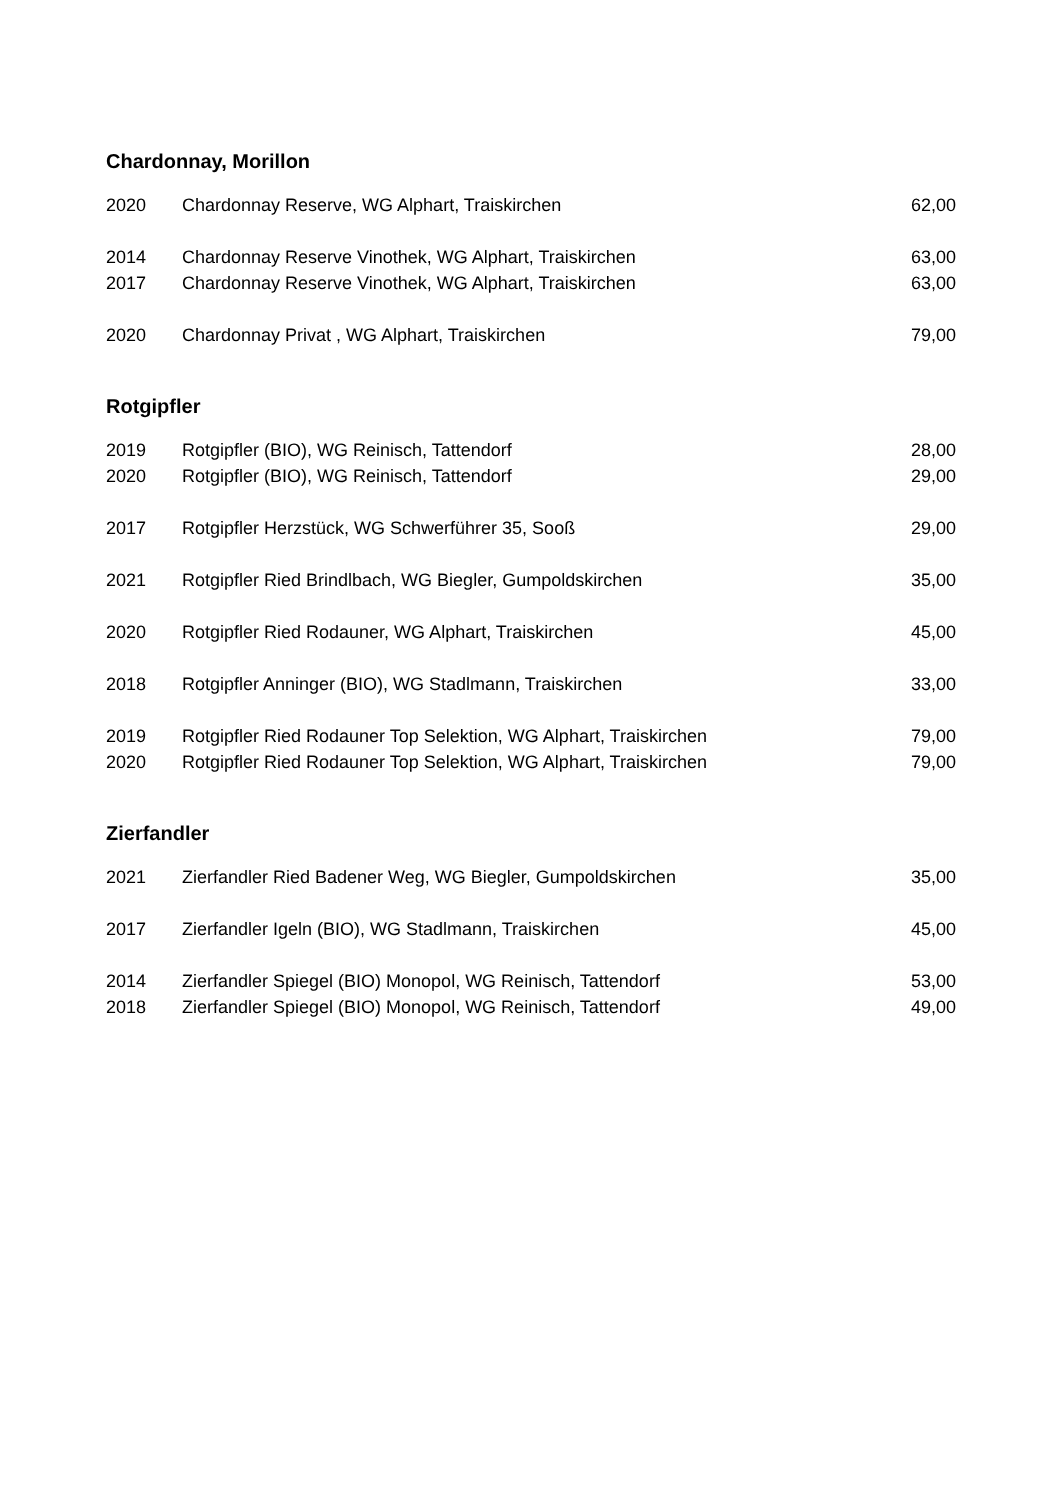Chardonnay, Morillon
| 2020 | Chardonnay Reserve, WG Alphart, Traiskirchen | 62,00 |
| 2014 | Chardonnay Reserve Vinothek, WG Alphart, Traiskirchen | 63,00 |
| 2017 | Chardonnay Reserve Vinothek, WG Alphart, Traiskirchen | 63,00 |
| 2020 | Chardonnay Privat , WG Alphart, Traiskirchen | 79,00 |
Rotgipfler
| 2019 | Rotgipfler (BIO), WG Reinisch, Tattendorf | 28,00 |
| 2020 | Rotgipfler (BIO), WG Reinisch, Tattendorf | 29,00 |
| 2017 | Rotgipfler Herzstück, WG Schwerführer 35, Sooß | 29,00 |
| 2021 | Rotgipfler Ried Brindlbach, WG Biegler, Gumpoldskirchen | 35,00 |
| 2020 | Rotgipfler Ried Rodauner, WG Alphart, Traiskirchen | 45,00 |
| 2018 | Rotgipfler Anninger (BIO), WG Stadlmann, Traiskirchen | 33,00 |
| 2019 | Rotgipfler Ried Rodauner Top Selektion, WG Alphart, Traiskirchen | 79,00 |
| 2020 | Rotgipfler Ried Rodauner Top Selektion, WG Alphart, Traiskirchen | 79,00 |
Zierfandler
| 2021 | Zierfandler Ried Badener Weg, WG Biegler, Gumpoldskirchen | 35,00 |
| 2017 | Zierfandler Igeln (BIO), WG Stadlmann, Traiskirchen | 45,00 |
| 2014 | Zierfandler Spiegel (BIO) Monopol, WG Reinisch, Tattendorf | 53,00 |
| 2018 | Zierfandler Spiegel (BIO) Monopol, WG Reinisch, Tattendorf | 49,00 |